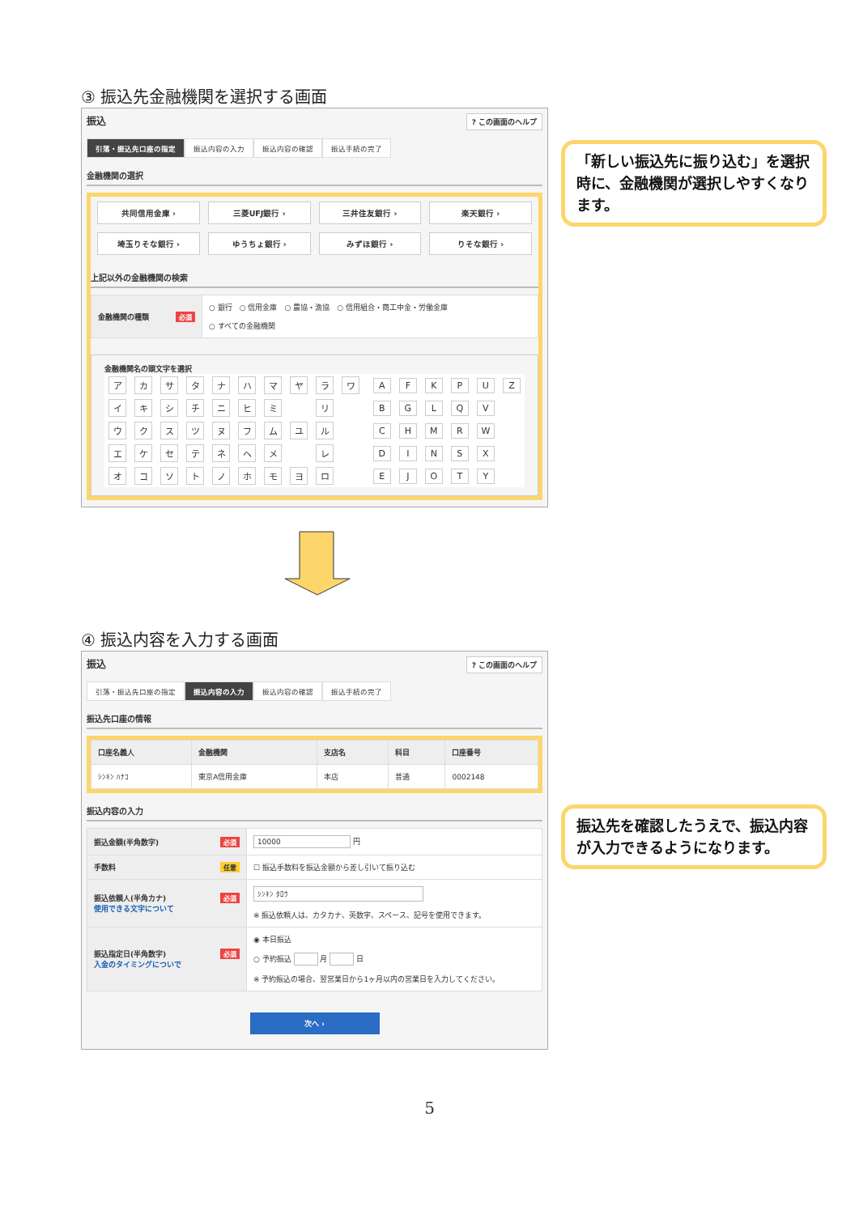③ 振込先金融機関を選択する画面
振込? この画面のヘルプ
引落・振込先口座の指定 振込内容の入力 振込内容の確認 振込手続の完了
金融機関の選択
共同信用金庫 ›
三菱UFJ銀行 ›
三井住友銀行 ›
楽天銀行 ›
埼玉りそな銀行 ›
ゆうちょ銀行 ›
みずほ銀行 ›
りそな銀行 ›
上記以外の金融機関の検索
| 金融機関の種類 必須 | ○ 銀行 ○ 信用金庫 ○ 農協・漁協 ○ 信用組合・商工中金・労働金庫 ○ すべての金融機関 |
金融機関名の頭文字を選択
| ア | カ | サ | タ | ナ | ハ | マ | ヤ | ラ | ワ | | A | F | K | P | U | Z |
| イ | キ | シ | チ | ニ | ヒ | ミ | | リ | | | B | G | L | Q | V | |
| ウ | ク | ス | ツ | ヌ | フ | ム | ユ | ル | | | C | H | M | R | W | |
| エ | ケ | セ | テ | ネ | ヘ | メ | | レ | | | D | I | N | S | X | |
| オ | コ | ソ | ト | ノ | ホ | モ | ヨ | ロ | | | E | J | O | T | Y | |
「新しい振込先に振り込む」を選択時に、金融機関が選択しやすくなります。
④ 振込内容を入力する画面
振込? この画面のヘルプ
引落・振込先口座の指定 振込内容の入力 振込内容の確認 振込手続の完了
振込先口座の情報
| 口座名義人 | 金融機関 | 支店名 | 科目 | 口座番号 |
| --- | --- | --- | --- | --- |
| ｼﾝｷﾝ ﾊﾅｺ | 東京A信用金庫 | 本店 | 普通 | 0002148 |
振込内容の入力
| 振込金額(半角数字) 必須 | 10000 円 |
| 手数料 任意 | ☐ 振込手数料を振込金額から差し引いて振り込む |
| 振込依頼人(半角カナ) 必須 使用できる文字について | ｼﾝｷﾝ ﾀﾛｳ ※ 振込依頼人は、カタカナ、英数字、スペース、記号を使用できます。 |
| 振込指定日(半角数字) 必須 入金のタイミングについで | ◉ 本日振込 ○ 予約振込 月 日 ※ 予約振込の場合、翌営業日から1ヶ月以内の営業日を入力してください。 |
次へ ›
振込先を確認したうえで、振込内容が入力できるようになります。
5